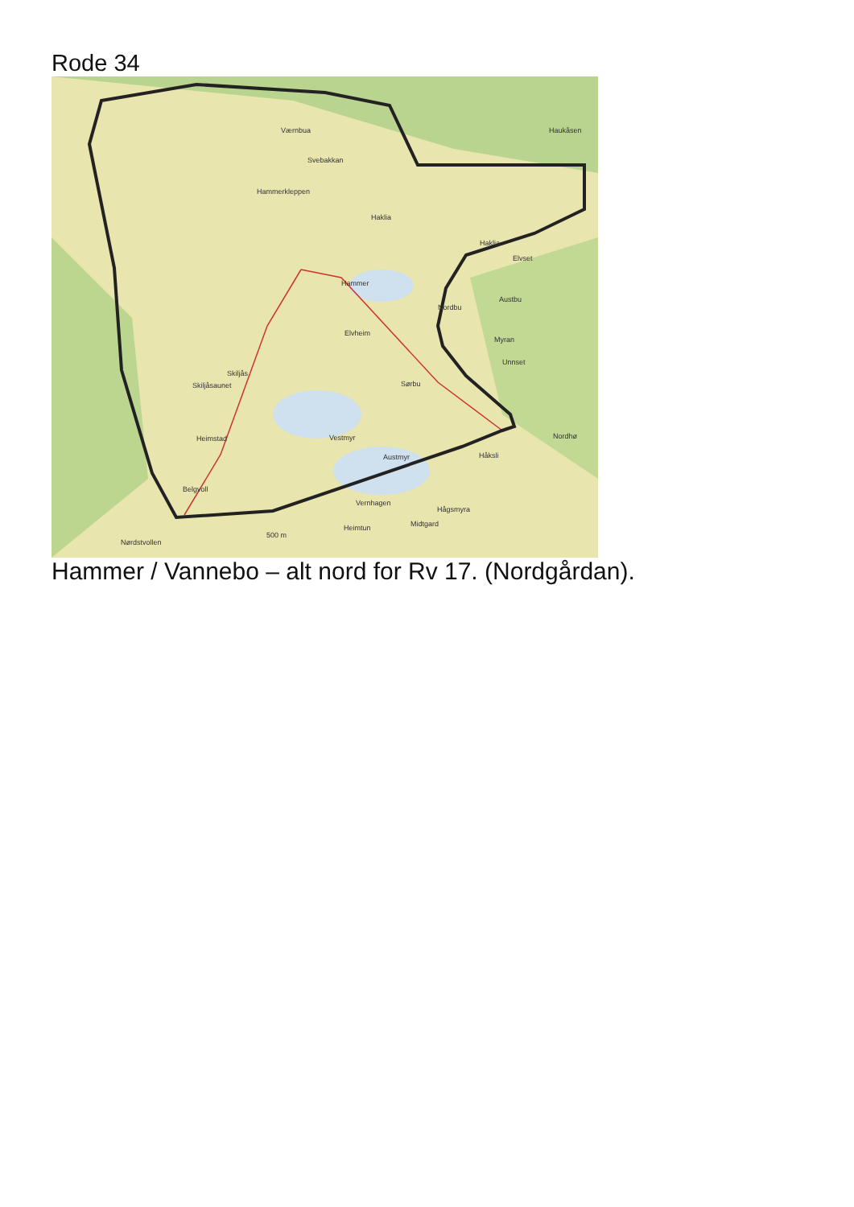Rode 34
Værnbua
Svebakkan
Hammerkleppen
Haklia
Hammer
Skiljåsaunet
Skiljås
Elvheim
Nordbu
Austbu
Myran
Unnset
Sørbu
Vestmyr
Austmyr
Heimstad
Belgvoll
Håksli
Vernhagen
Hågsmyra
Heimtun
Midtgard
Nørdstvollen
500 m
Nordhø
Haklia
Elvset
Haukåsen
Hammer / Vannebo – alt nord for Rv 17. (Nordgårdan).